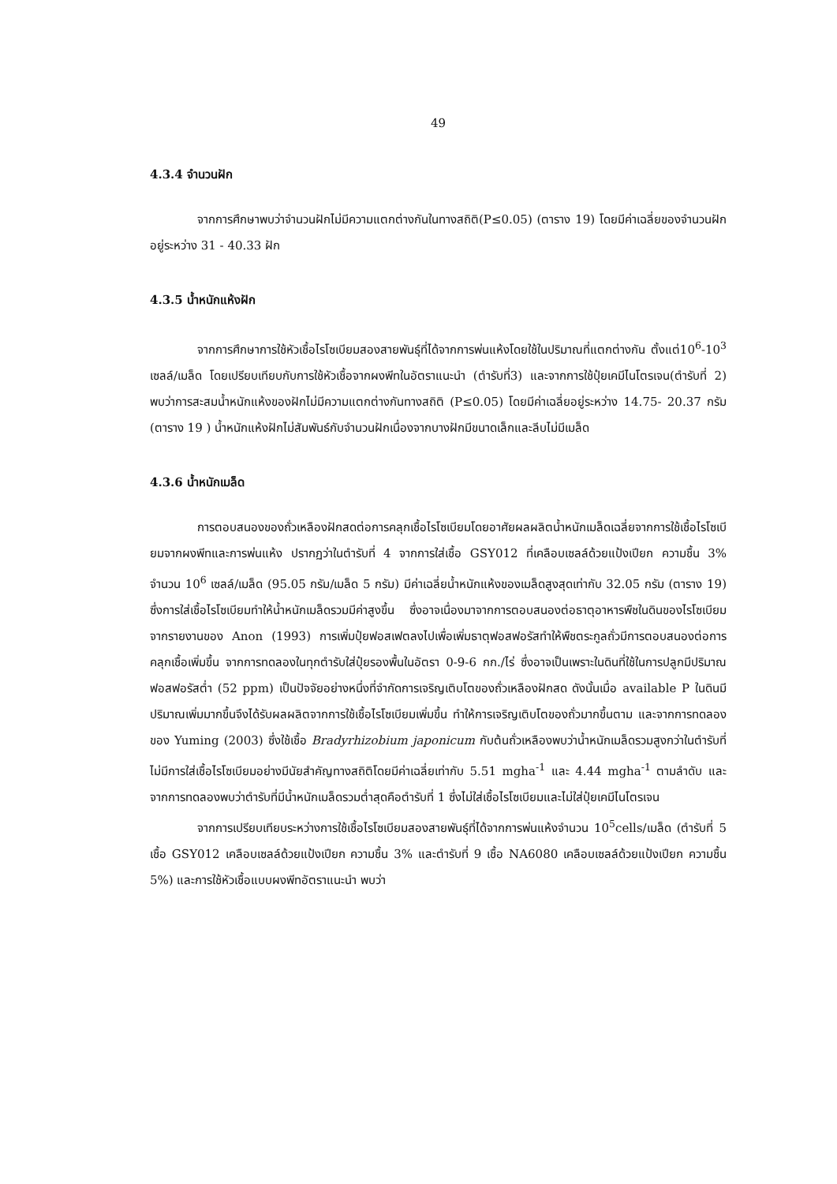49
4.3.4 จำนวนฝัก
จากการศึกษาพบว่าจำนวนฝักไม่มีความแตกต่างกันในทางสถิติ(P≤0.05) (ตาราง 19) โดยมีค่าเฉลี่ยของจำนวนฝักอยู่ระหว่าง 31 - 40.33 ฝัก
4.3.5 น้ำหนักแห้งฝัก
จากการศึกษาการใช้หัวเชื้อไรโซเบียมสองสายพันธุ์ที่ได้จากการพ่นแห้งโดยใช้ในปริมาณที่แตกต่างกัน ตั้งแต่10<sup>6</sup>-10<sup>3</sup> เซลล์/เมล็ด โดยเปรียบเทียบกับการใช้หัวเชื้อจากผงพีทในอัตราแนะนำ (ตำรับที่3) และจากการใช้ปุ๋ยเคมีไนโตรเจน(ตำรับที่ 2) พบว่าการสะสมน้ำหนักแห้งของฝักไม่มีความแตกต่างกันทางสถิติ (P≤0.05) โดยมีค่าเฉลี่ยอยู่ระหว่าง 14.75- 20.37 กรัม (ตาราง 19 ) น้ำหนักแห้งฝักไม่สัมพันธ์กับจำนวนฝักเนื่องจากบางฝักมีขนาดเล็กและลีบไม่มีเมล็ด
4.3.6 น้ำหนักเมล็ด
การตอบสนองของถั่วเหลืองฝักสดต่อการคลุกเชื้อไรโซเบียมโดยอาศัยผลผลิตน้ำหนักเมล็ดเฉลี่ยจากการใช้เชื้อไรโซเบียมจากผงพีทและการพ่นแห้ง ปรากฏว่าในตำรับที่ 4 จากการใส่เชื้อ GSY012 ที่เคลือบเซลล์ด้วยแป้งเปียก ความชื้น 3% จำนวน 10<sup>6</sup> เซลล์/เมล็ด (95.05 กรัม/เมล็ด 5 กรัม) มีค่าเฉลี่ยน้ำหนักแห้งของเมล็ดสูงสุดเท่ากับ 32.05 กรัม (ตาราง 19) ซึ่งการใส่เชื้อไรโซเบียมทำให้น้ำหนักเมล็ดรวมมีค่าสูงขึ้น ซึ่งอาจเนื่องมาจากการตอบสนองต่อธาตุอาหารพืชในดินของไรโซเบียม จากรายงานของ Anon (1993) การเพิ่มปุ๋ยฟอสเฟตลงไปเพื่อเพิ่มธาตุฟอสฟอรัสทำให้พืชตระกูลถั่วมีการตอบสนองต่อการคลุกเชื้อเพิ่มขึ้น จากการทดลองในทุกตำรับใส่ปุ๋ยรองพื้นในอัตรา 0-9-6 กก./ไร่ ซึ่งอาจเป็นเพราะในดินที่ใช้ในการปลูกมีปริมาณฟอสฟอรัสต่ำ (52 ppm) เป็นปัจจัยอย่างหนึ่งที่จำกัดการเจริญเติบโตของถั่วเหลืองฝักสด ดังนั้นเมื่อ available P ในดินมีปริมาณเพิ่มมากขึ้นจึงได้รับผลผลิตจากการใช้เชื้อไรโซเบียมเพิ่มขึ้น ทำให้การเจริญเติบโตของถั่วมากขึ้นตาม และจากการทดลองของ Yuming (2003) ซึ่งใช้เชื้อ Bradyrhizobium japonicum กับต้นถั่วเหลืองพบว่าน้ำหนักเมล็ดรวมสูงกว่าในตำรับที่ไม่มีการใส่เชื้อไรโซเบียมอย่างมีนัยสำคัญทางสถิติโดยมีค่าเฉลี่ยเท่ากับ 5.51 mgha<sup>-1</sup> และ 4.44 mgha<sup>-1</sup> ตามลำดับ และจากการทดลองพบว่าตำรับที่มีน้ำหนักเมล็ดรวมต่ำสุดคือตำรับที่ 1 ซึ่งไม่ใส่เชื้อไรโซเบียมและไม่ใส่ปุ๋ยเคมีไนโตรเจน
จากการเปรียบเทียบระหว่างการใช้เชื้อไรโซเบียมสองสายพันธุ์ที่ได้จากการพ่นแห้งจำนวน 10<sup>5</sup>cells/เมล็ด (ตำรับที่ 5 เชื้อ GSY012 เคลือบเซลล์ด้วยแป้งเปียก ความชื้น 3% และตำรับที่ 9 เชื้อ NA6080 เคลือบเซลล์ด้วยแป้งเปียก ความชื้น 5%) และการใช้หัวเชื้อแบบผงพีทอัตราแนะนำ พบว่า